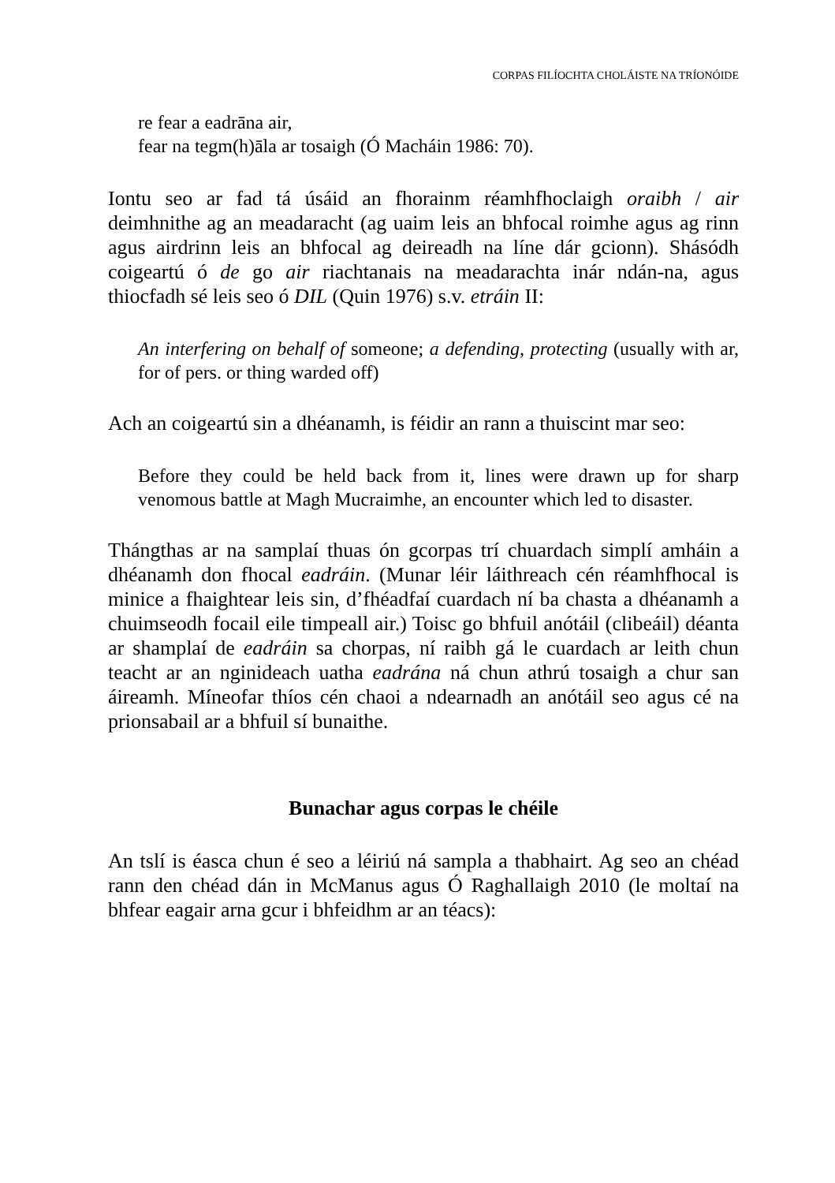CORPAS FILÍOCHTA CHOLÁISTE NA TRÍONÓIDE
re fear a eadrāna air,
fear na tegm(h)āla ar tosaigh (Ó Macháin 1986: 70).
Iontu seo ar fad tá úsáid an fhorainm réamhfhoclaigh oraibh / air deimhnithe ag an meadaracht (ag uaim leis an bhfocal roimhe agus ag rinn agus airdrinn leis an bhfocal ag deireadh na líne dár gcionn). Shásódh coigeartú ó de go air riachtanais na meadarachta inár ndán-na, agus thiocfadh sé leis seo ó DIL (Quin 1976) s.v. etráin II:
An interfering on behalf of someone; a defending, protecting (usually with ar, for of pers. or thing warded off)
Ach an coigeartú sin a dhéanamh, is féidir an rann a thuiscint mar seo:
Before they could be held back from it, lines were drawn up for sharp venomous battle at Magh Mucraimhe, an encounter which led to disaster.
Thángthas ar na samplaí thuas ón gcorpas trí chuardach simplí amháin a dhéanamh don fhocal eadráin. (Munar léir láithreach cén réamhfhocal is minice a fhaightear leis sin, d’fhéadfaí cuardach ní ba chasta a dhéanamh a chuimseodh focail eile timpeall air.) Toisc go bhfuil anótáil (clibeáil) déanta ar shamplaí de eadráin sa chorpas, ní raibh gá le cuardach ar leith chun teacht ar an nginideach uatha eadrána ná chun athrú tosaigh a chur san áireamh. Míneofar thíos cén chaoi a ndearnadh an anótáil seo agus cé na prionsabail ar a bhfuil sí bunaithe.
Bunachar agus corpas le chéile
An tslí is éasca chun é seo a léiriú ná sampla a thabhairt. Ag seo an chéad rann den chéad dán in McManus agus Ó Raghallaigh 2010 (le moltaí na bhfear eagair arna gcur i bhfeidhm ar an téacs):